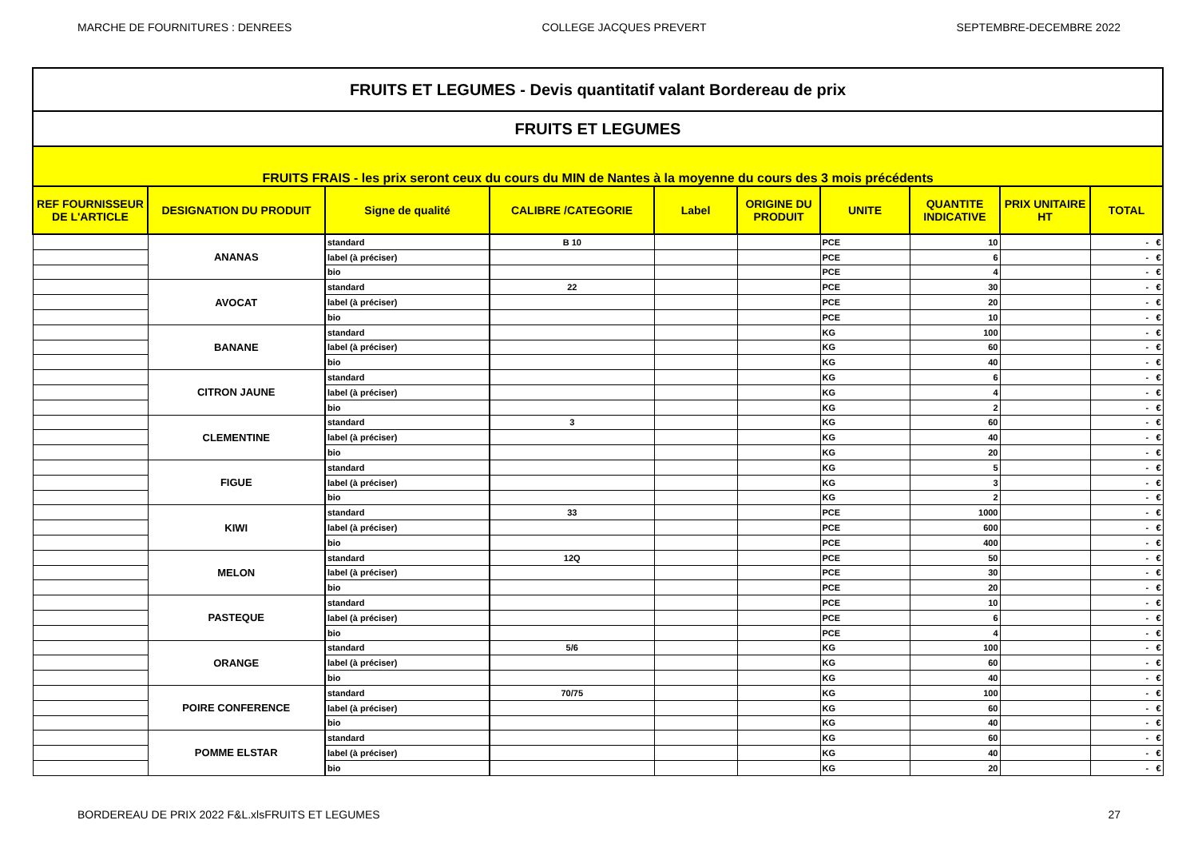MARCHE DE FOURNITURES : DENREES COLLEGE JACQUES PREVERT SEPTEMBRE-DECEMBRE 2022
| FRUITS ET LEGUMES - Devis quantitatif valant Bordereau de prix | | | | | | | | | |
| FRUITS ET LEGUMES | | | | | | | | | |
| FRUITS FRAIS - les prix seront ceux du cours du MIN de Nantes à la moyenne du cours des 3 mois précédents | | | | | | | | | |
| REF FOURNISSEUR DE L'ARTICLE | DESIGNATION DU PRODUIT | Signe de qualité | CALIBRE /CATEGORIE | Label | ORIGINE DU PRODUIT | UNITE | QUANTITE INDICATIVE | PRIX UNITAIRE HT | TOTAL |
| | ANANAS | standard | B 10 | | | PCE | 10 | | - € |
| | | label (à préciser) | | | | PCE | 6 | | - € |
| | | bio | | | | PCE | 4 | | - € |
| | AVOCAT | standard | 22 | | | PCE | 30 | | - € |
| | | label (à préciser) | | | | PCE | 20 | | - € |
| | | bio | | | | PCE | 10 | | - € |
| | BANANE | standard | | | | KG | 100 | | - € |
| | | label (à préciser) | | | | KG | 60 | | - € |
| | | bio | | | | KG | 40 | | - € |
| | CITRON JAUNE | standard | | | | KG | 6 | | - € |
| | | label (à préciser) | | | | KG | 4 | | - € |
| | | bio | | | | KG | 2 | | - € |
| | CLEMENTINE | standard | 3 | | | KG | 60 | | - € |
| | | label (à préciser) | | | | KG | 40 | | - € |
| | | bio | | | | KG | 20 | | - € |
| | FIGUE | standard | | | | KG | 5 | | - € |
| | | label (à préciser) | | | | KG | 3 | | - € |
| | | bio | | | | KG | 2 | | - € |
| | KIWI | standard | 33 | | | PCE | 1000 | | - € |
| | | label (à préciser) | | | | PCE | 600 | | - € |
| | | bio | | | | PCE | 400 | | - € |
| | MELON | standard | 12Q | | | PCE | 50 | | - € |
| | | label (à préciser) | | | | PCE | 30 | | - € |
| | | bio | | | | PCE | 20 | | - € |
| | PASTEQUE | standard | | | | PCE | 10 | | - € |
| | | label (à préciser) | | | | PCE | 6 | | - € |
| | | bio | | | | PCE | 4 | | - € |
| | ORANGE | standard | 5/6 | | | KG | 100 | | - € |
| | | label (à préciser) | | | | KG | 60 | | - € |
| | | bio | | | | KG | 40 | | - € |
| | POIRE CONFERENCE | standard | 70/75 | | | KG | 100 | | - € |
| | | label (à préciser) | | | | KG | 60 | | - € |
| | | bio | | | | KG | 40 | | - € |
| | POMME ELSTAR | standard | | | | KG | 60 | | - € |
| | | label (à préciser) | | | | KG | 40 | | - € |
| | | bio | | | | KG | 20 | | - € |
BORDEREAU DE PRIX 2022 F&L.xlsFRUITS ET LEGUMES 27